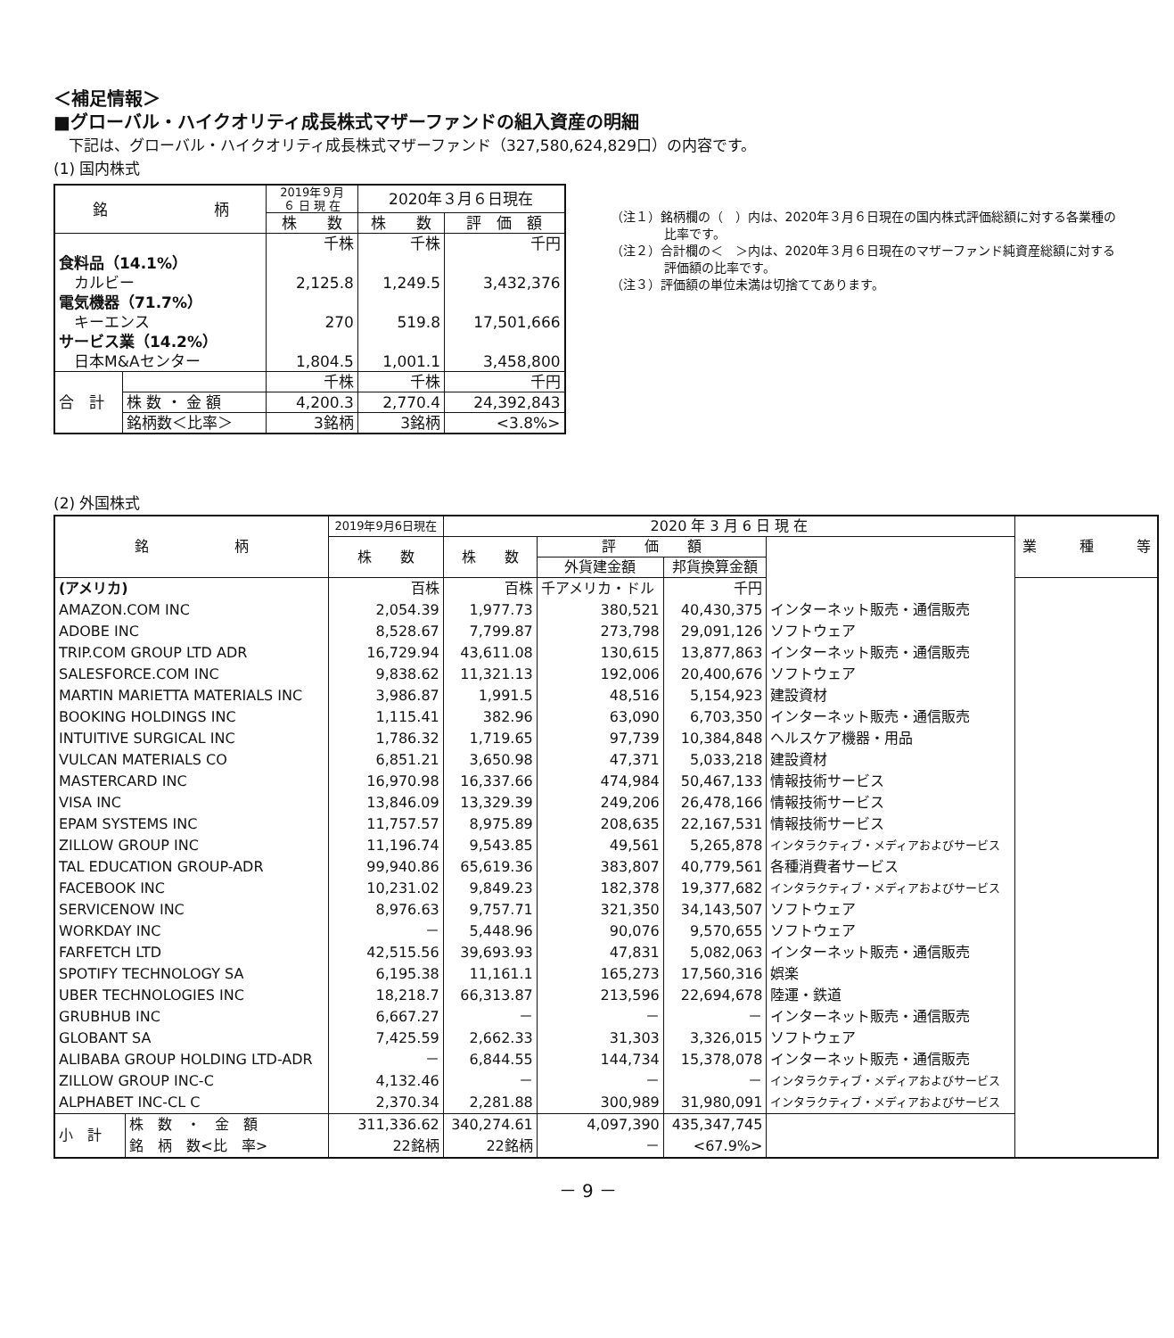＜補足情報＞
■グローバル・ハイクオリティ成長株式マザーファンドの組入資産の明細
　下記は、グローバル・ハイクオリティ成長株式マザーファンド（327,580,624,829口）の内容です。
(1) 国内株式
| 銘 柄 | | 2019年９月 ６ 日 現 在 | 2020年３月６日現在 | |
| --- | --- | --- | --- | --- |
| | | 株 数 | 株 数 | 評 価 額 |
| | | 千株 | 千株 | 千円 |
| 食料品（14.1%） | | | | |
| カルビー | | 2,125.8 | 1,249.5 | 3,432,376 |
| 電気機器（71.7%） | | | | |
| キーエンス | | 270 | 519.8 | 17,501,666 |
| サービス業（14.2%） | | | | |
| 日本M&Aセンター | | 1,804.5 | 1,001.1 | 3,458,800 |
| 合 計 | | 千株 | 千株 | 千円 |
| | 株 数 ・ 金 額 | 4,200.3 | 2,770.4 | 24,392,843 |
| | 銘柄数＜比率＞ | 3銘柄 | 3銘柄 | <3.8%> |
（注１）銘柄欄の（　）内は、2020年３月６日現在の国内株式評価総額に対する各業種の比率です。
（注２）合計欄の＜　＞内は、2020年３月６日現在のマザーファンド純資産総額に対する評価額の比率です。
（注３）評価額の単位未満は切捨ててあります。
(2) 外国株式
| 銘 柄 | | 2019年9月6日現在 | 2020 年 3 月 6 日 現 在 | | | | 業 種 等 |
| --- | --- | --- | --- | --- | --- | --- | --- |
| | | 株 数 | 株 数 | 評 価 額 | | | |
| | | | | 外貨建金額 | 邦貨換算金額 | | |
| (アメリカ) | | 百株 | 百株 | 千アメリカ・ドル | 千円 | | |
| AMAZON.COM INC | | 2,054.39 | 1,977.73 | 380,521 | 40,430,375 | インターネット販売・通信販売 | |
| ADOBE INC | | 8,528.67 | 7,799.87 | 273,798 | 29,091,126 | ソフトウェア | |
| TRIP.COM GROUP LTD ADR | | 16,729.94 | 43,611.08 | 130,615 | 13,877,863 | インターネット販売・通信販売 | |
| SALESFORCE.COM INC | | 9,838.62 | 11,321.13 | 192,006 | 20,400,676 | ソフトウェア | |
| MARTIN MARIETTA MATERIALS INC | | 3,986.87 | 1,991.5 | 48,516 | 5,154,923 | 建設資材 | |
| BOOKING HOLDINGS INC | | 1,115.41 | 382.96 | 63,090 | 6,703,350 | インターネット販売・通信販売 | |
| INTUITIVE SURGICAL INC | | 1,786.32 | 1,719.65 | 97,739 | 10,384,848 | ヘルスケア機器・用品 | |
| VULCAN MATERIALS CO | | 6,851.21 | 3,650.98 | 47,371 | 5,033,218 | 建設資材 | |
| MASTERCARD INC | | 16,970.98 | 16,337.66 | 474,984 | 50,467,133 | 情報技術サービス | |
| VISA INC | | 13,846.09 | 13,329.39 | 249,206 | 26,478,166 | 情報技術サービス | |
| EPAM SYSTEMS INC | | 11,757.57 | 8,975.89 | 208,635 | 22,167,531 | 情報技術サービス | |
| ZILLOW GROUP INC | | 11,196.74 | 9,543.85 | 49,561 | 5,265,878 | インタラクティブ・メディアおよびサービス | |
| TAL EDUCATION GROUP-ADR | | 99,940.86 | 65,619.36 | 383,807 | 40,779,561 | 各種消費者サービス | |
| FACEBOOK INC | | 10,231.02 | 9,849.23 | 182,378 | 19,377,682 | インタラクティブ・メディアおよびサービス | |
| SERVICENOW INC | | 8,976.63 | 9,757.71 | 321,350 | 34,143,507 | ソフトウェア | |
| WORKDAY INC | | － | 5,448.96 | 90,076 | 9,570,655 | ソフトウェア | |
| FARFETCH LTD | | 42,515.56 | 39,693.93 | 47,831 | 5,082,063 | インターネット販売・通信販売 | |
| SPOTIFY TECHNOLOGY SA | | 6,195.38 | 11,161.1 | 165,273 | 17,560,316 | 娯楽 | |
| UBER TECHNOLOGIES INC | | 18,218.7 | 66,313.87 | 213,596 | 22,694,678 | 陸運・鉄道 | |
| GRUBHUB INC | | 6,667.27 | － | － | － | インターネット販売・通信販売 | |
| GLOBANT SA | | 7,425.59 | 2,662.33 | 31,303 | 3,326,015 | ソフトウェア | |
| ALIBABA GROUP HOLDING LTD-ADR | | － | 6,844.55 | 144,734 | 15,378,078 | インターネット販売・通信販売 | |
| ZILLOW GROUP INC-C | | 4,132.46 | － | － | － | インタラクティブ・メディアおよびサービス | |
| ALPHABET INC-CL C | | 2,370.34 | 2,281.88 | 300,989 | 31,980,091 | インタラクティブ・メディアおよびサービス | |
| 小 計 | 株 数 ・ 金 額 | 311,336.62 | 340,274.61 | 4,097,390 | 435,347,745 | | |
| | 銘 柄 数<比 率> | 22銘柄 | 22銘柄 | － | <67.9%> | | |
－ 9 －